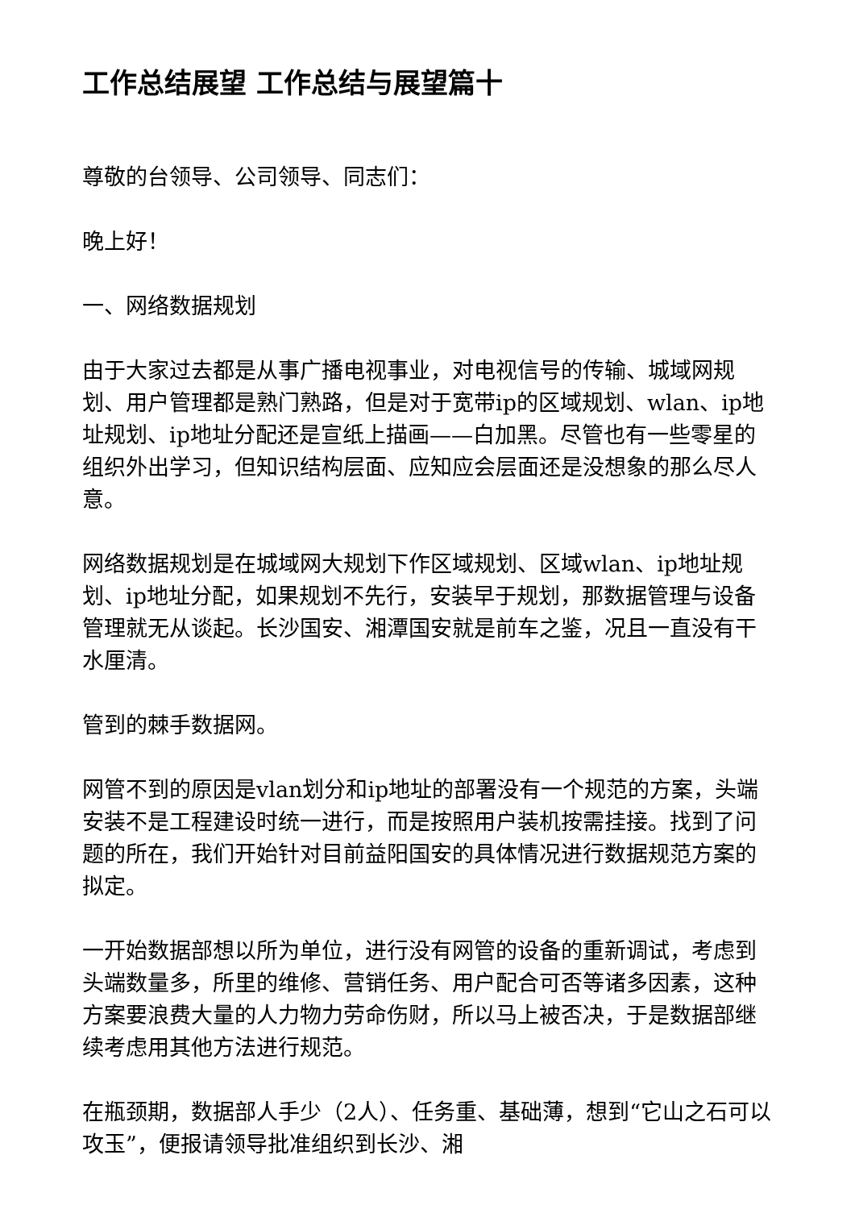工作总结展望 工作总结与展望篇十
尊敬的台领导、公司领导、同志们：
晚上好！
一、网络数据规划
由于大家过去都是从事广播电视事业，对电视信号的传输、城域网规划、用户管理都是熟门熟路，但是对于宽带ip的区域规划、wlan、ip地址规划、ip地址分配还是宣纸上描画——白加黑。尽管也有一些零星的组织外出学习，但知识结构层面、应知应会层面还是没想象的那么尽人意。
网络数据规划是在城域网大规划下作区域规划、区域wlan、ip地址规划、ip地址分配，如果规划不先行，安装早于规划，那数据管理与设备管理就无从谈起。长沙国安、湘潭国安就是前车之鉴，况且一直没有干水厘清。
管到的棘手数据网。
网管不到的原因是vlan划分和ip地址的部署没有一个规范的方案，头端安装不是工程建设时统一进行，而是按照用户装机按需挂接。找到了问题的所在，我们开始针对目前益阳国安的具体情况进行数据规范方案的拟定。
一开始数据部想以所为单位，进行没有网管的设备的重新调试，考虑到头端数量多，所里的维修、营销任务、用户配合可否等诸多因素，这种方案要浪费大量的人力物力劳命伤财，所以马上被否决，于是数据部继续考虑用其他方法进行规范。
在瓶颈期，数据部人手少（2人）、任务重、基础薄，想到“它山之石可以攻玉”，便报请领导批准组织到长沙、湘